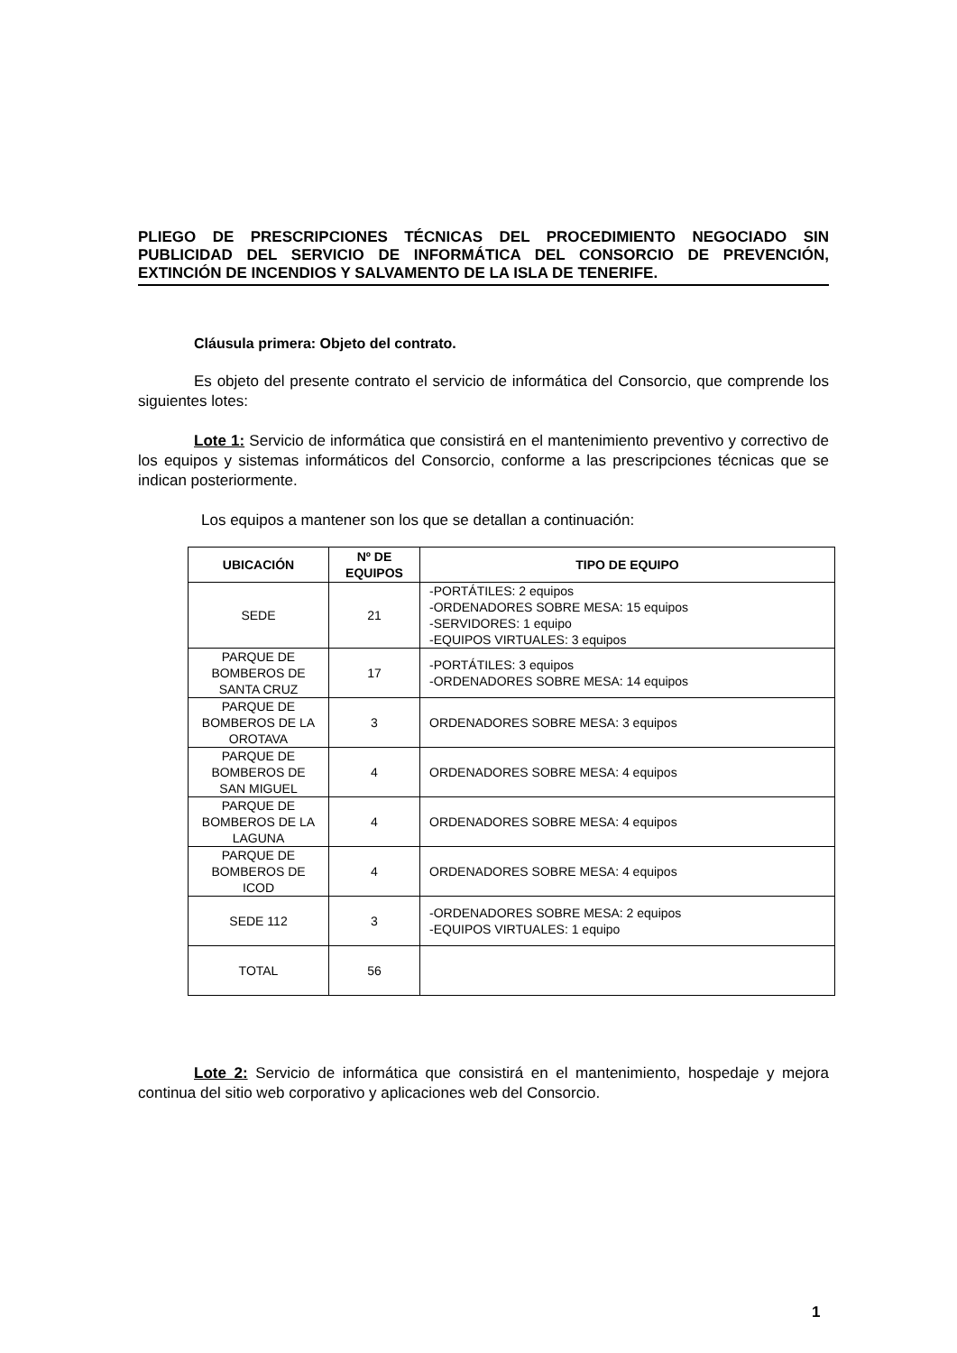PLIEGO DE PRESCRIPCIONES TÉCNICAS DEL PROCEDIMIENTO NEGOCIADO SIN PUBLICIDAD DEL SERVICIO DE INFORMÁTICA DEL CONSORCIO DE PREVENCIÓN, EXTINCIÓN DE INCENDIOS Y SALVAMENTO DE LA ISLA DE TENERIFE.
Cláusula primera: Objeto del contrato.
Es objeto del presente contrato el servicio de informática del Consorcio, que comprende los siguientes lotes:
Lote 1: Servicio de informática que consistirá en el mantenimiento preventivo y correctivo de los equipos y sistemas informáticos del Consorcio, conforme a las prescripciones técnicas que se indican posteriormente.
Los equipos a mantener son los que se detallan a continuación:
| UBICACIÓN | Nº DE EQUIPOS | TIPO DE EQUIPO |
| --- | --- | --- |
| SEDE | 21 | -PORTÁTILES: 2 equipos -ORDENADORES SOBRE MESA: 15 equipos -SERVIDORES: 1 equipo -EQUIPOS VIRTUALES: 3 equipos |
| PARQUE DE BOMBEROS DE SANTA CRUZ | 17 | -PORTÁTILES: 3 equipos -ORDENADORES SOBRE MESA: 14 equipos |
| PARQUE DE BOMBEROS DE LA OROTAVA | 3 | ORDENADORES SOBRE MESA: 3 equipos |
| PARQUE DE BOMBEROS DE SAN MIGUEL | 4 | ORDENADORES SOBRE MESA: 4 equipos |
| PARQUE DE BOMBEROS DE LA LAGUNA | 4 | ORDENADORES SOBRE MESA: 4 equipos |
| PARQUE DE BOMBEROS DE ICOD | 4 | ORDENADORES SOBRE MESA: 4 equipos |
| SEDE 112 | 3 | -ORDENADORES SOBRE MESA: 2 equipos -EQUIPOS VIRTUALES: 1 equipo |
| TOTAL | 56 | |
Lote 2: Servicio de informática que consistirá en el mantenimiento, hospedaje y mejora continua del sitio web corporativo y aplicaciones web del Consorcio.
1